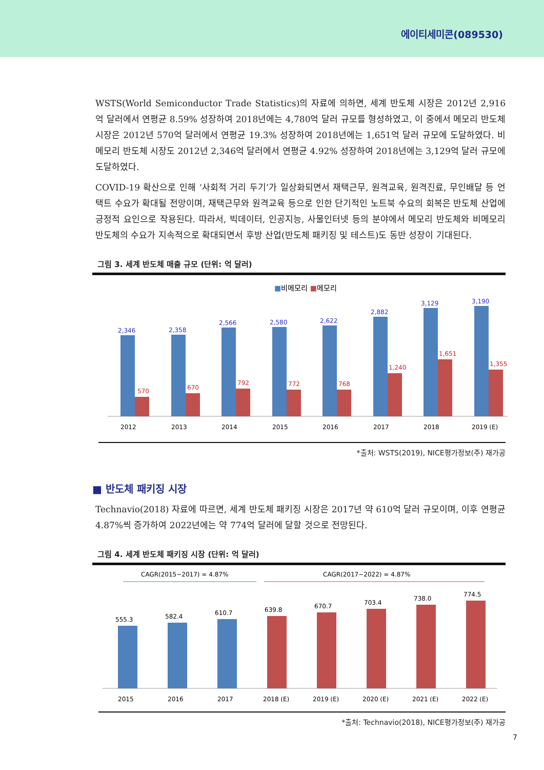에이티세미콘(089530)
WSTS(World Semiconductor Trade Statistics)의 자료에 의하면, 세계 반도체 시장은 2012년 2,916억 달러에서 연평균 8.59% 성장하여 2018년에는 4,780억 달러 규모를 형성하였고, 이 중에서 메모리 반도체 시장은 2012년 570억 달러에서 연평균 19.3% 성장하여 2018년에는 1,651억 달러 규모에 도달하였다. 비메모리 반도체 시장도 2012년 2,346억 달러에서 연평균 4.92% 성장하여 2018년에는 3,129억 달러 규모에 도달하였다.
COVID-19 확산으로 인해 ‘사회적 거리 두기’가 일상화되면서 재택근무, 원격교육, 원격진료, 무인배달 등 언택트 수요가 확대될 전망이며, 재택근무와 원격교육 등으로 인한 단기적인 노트북 수요의 회복은 반도체 산업에 긍정적 요인으로 작용된다. 따라서, 빅데이터, 인공지능, 사물인터넷 등의 분야에서 메모리 반도체와 비메모리 반도체의 수요가 지속적으로 확대되면서 후방 산업(반도체 패키징 및 테스트)도 동반 성장이 기대된다.
그림 3. 세계 반도체 매출 규모 (단위: 억 달러)
■비메모리 ■메모리
2,346
570
2012
2,358
670
2013
2,566
792
2014
2,580
772
2015
2,622
768
2016
2,882
1,240
2017
3,129
1,651
2018
3,190
1,355
2019 (E)
*출처: WSTS(2019), NICE평가정보(주) 재가공
■ 반도체 패키징 시장
Technavio(2018) 자료에 따르면, 세계 반도체 패키징 시장은 2017년 약 610억 달러 규모이며, 이후 연평균 4.87%씩 증가하여 2022년에는 약 774억 달러에 달할 것으로 전망된다.
그림 4. 세계 반도체 패키징 시장 (단위: 억 달러)
CAGR(2015~2017) = 4.87%
CAGR(2017~2022) = 4.87%
555.3
2015
582.4
2016
610.7
2017
639.8
2018 (E)
670.7
2019 (E)
703.4
2020 (E)
738.0
2021 (E)
774.5
2022 (E)
*출처: Technavio(2018), NICE평가정보(주) 재가공
7